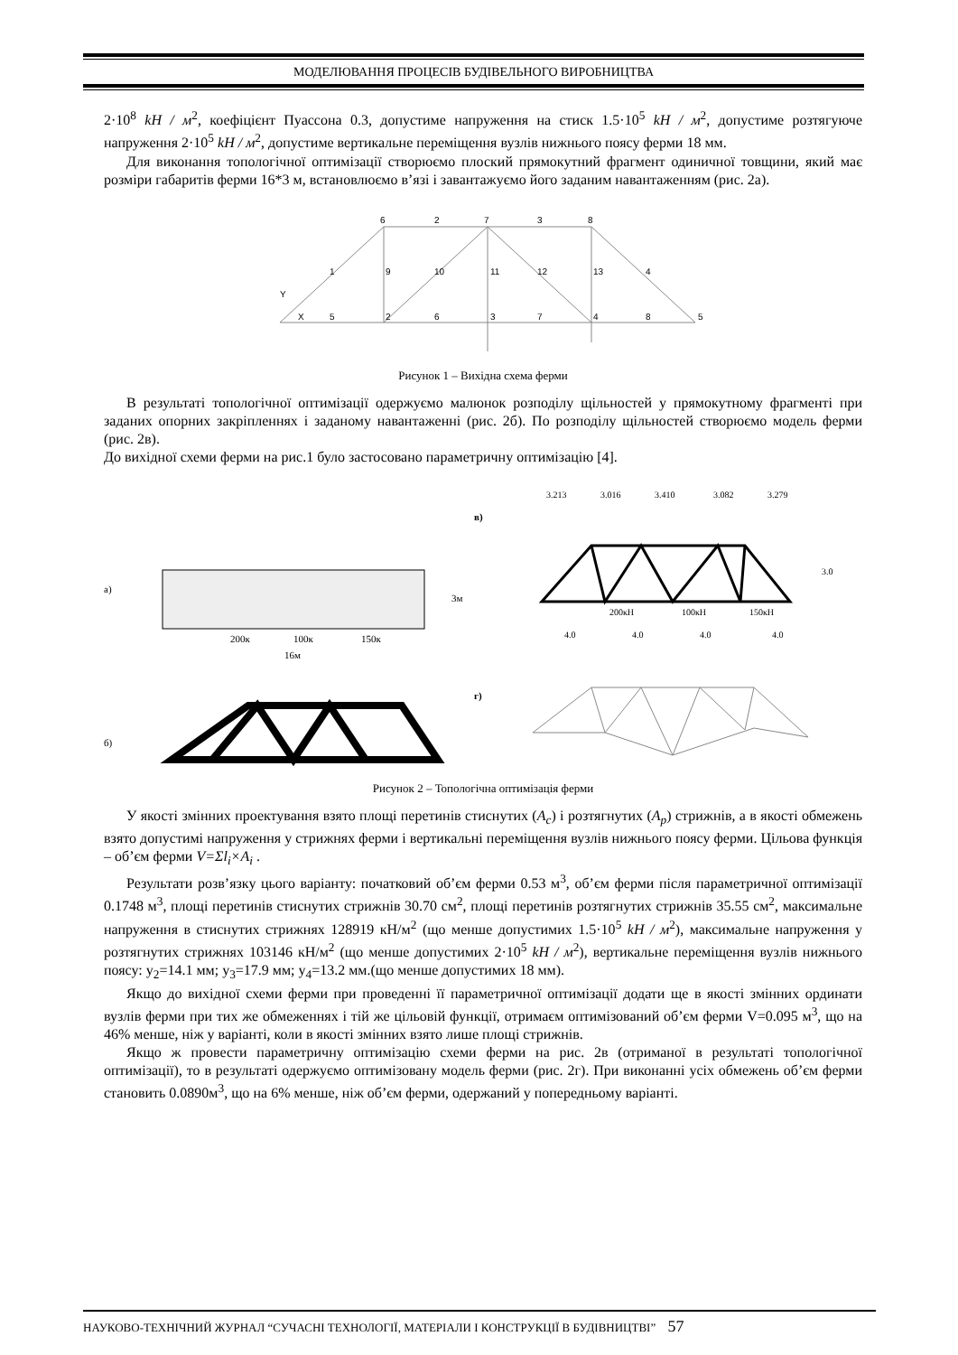МОДЕЛЮВАННЯ ПРОЦЕСІВ БУДІВЕЛЬНОГО ВИРОБНИЦТВА
2·10<sup>8</sup> kH / м<sup>2</sup>, коефіцієнт Пуассона 0.3, допустиме напруження на стиск 1.5·10<sup>5</sup> kH / м<sup>2</sup>, допустиме розтягуюче напруження 2·10<sup>5</sup> kH / м<sup>2</sup>, допустиме вертикальне переміщення вузлів нижнього поясу ферми 18 мм.
Для виконання топологічної оптимізації створюємо плоский прямокутний фрагмент одиничної товщини, який має розміри габаритів ферми 16*3 м, встановлюємо в’язі і завантажуємо його заданим навантаженням (рис. 2а).
6
2
7
3
8
1
9
10
11
12
13
4
Y
X
5
2
6
3
7
4
8
5
Рисунок 1 – Вихідна схема ферми
В результаті топологічної оптимізації одержуємо малюнок розподілу щільностей у прямокутному фрагменті при заданих опорних закріпленнях і заданому навантаженні (рис. 2б). По розподілу щільностей створюємо модель ферми (рис. 2в).
До вихідної схеми ферми на рис.1 було застосовано параметричну оптимізацію [4].
а)
в)
г)
б)
200к
100к
150к
16м
3м
3.213
3.016
3.410
3.082
3.279
200кН
100кН
150кН
4.0
4.0
4.0
4.0
3.0
Рисунок 2 – Топологічна оптимізація ферми
У якості змінних проектування взято площі перетинів стиснутих (A<sub>c</sub>) і розтягнутих (A<sub>p</sub>) стрижнів, а в якості обмежень взято допустимі напруження у стрижнях ферми і вертикальні переміщення вузлів нижнього поясу ферми. Цільова функція – об’єм ферми V=Σl<sub>i</sub>×A<sub>i</sub> .
Результати розв’язку цього варіанту: початковий об’єм ферми 0.53 м<sup>3</sup>, об’єм ферми після параметричної оптимізації 0.1748 м<sup>3</sup>, площі перетинів стиснутих стрижнів 30.70 см<sup>2</sup>, площі перетинів розтягнутих стрижнів 35.55 см<sup>2</sup>, максимальне напруження в стиснутих стрижнях 128919 кН/м<sup>2</sup> (що менше допустимих 1.5·10<sup>5</sup> kH / м<sup>2</sup>), максимальне напруження у розтягнутих стрижнях 103146 кН/м<sup>2</sup> (що менше допустимих 2·10<sup>5</sup> kH / м<sup>2</sup>), вертикальне переміщення вузлів нижнього поясу: y<sub>2</sub>=14.1 мм; y<sub>3</sub>=17.9 мм; y<sub>4</sub>=13.2 мм.(що менше допустимих 18 мм).
Якщо до вихідної схеми ферми при проведенні її параметричної оптимізації додати ще в якості змінних ординати вузлів ферми при тих же обмеженнях і тій же цільовій функції, отримаєм оптимізований об’єм ферми V=0.095 м<sup>3</sup>, що на 46% менше, ніж у варіанті, коли в якості змінних взято лише площі стрижнів.
Якщо ж провести параметричну оптимізацію схеми ферми на рис. 2в (отриманої в результаті топологічної оптимізації), то в результаті одержуємо оптимізовану модель ферми (рис. 2г). При виконанні усіх обмежень об’єм ферми становить 0.0890м<sup>3</sup>, що на 6% менше, ніж об’єм ферми, одержаний у попередньому варіанті.
НАУКОВО-ТЕХНІЧНИЙ ЖУРНАЛ “СУЧАСНІ ТЕХНОЛОГІЇ, МАТЕРІАЛИ І КОНСТРУКЦІЇ В БУДІВНИЦТВІ” 57